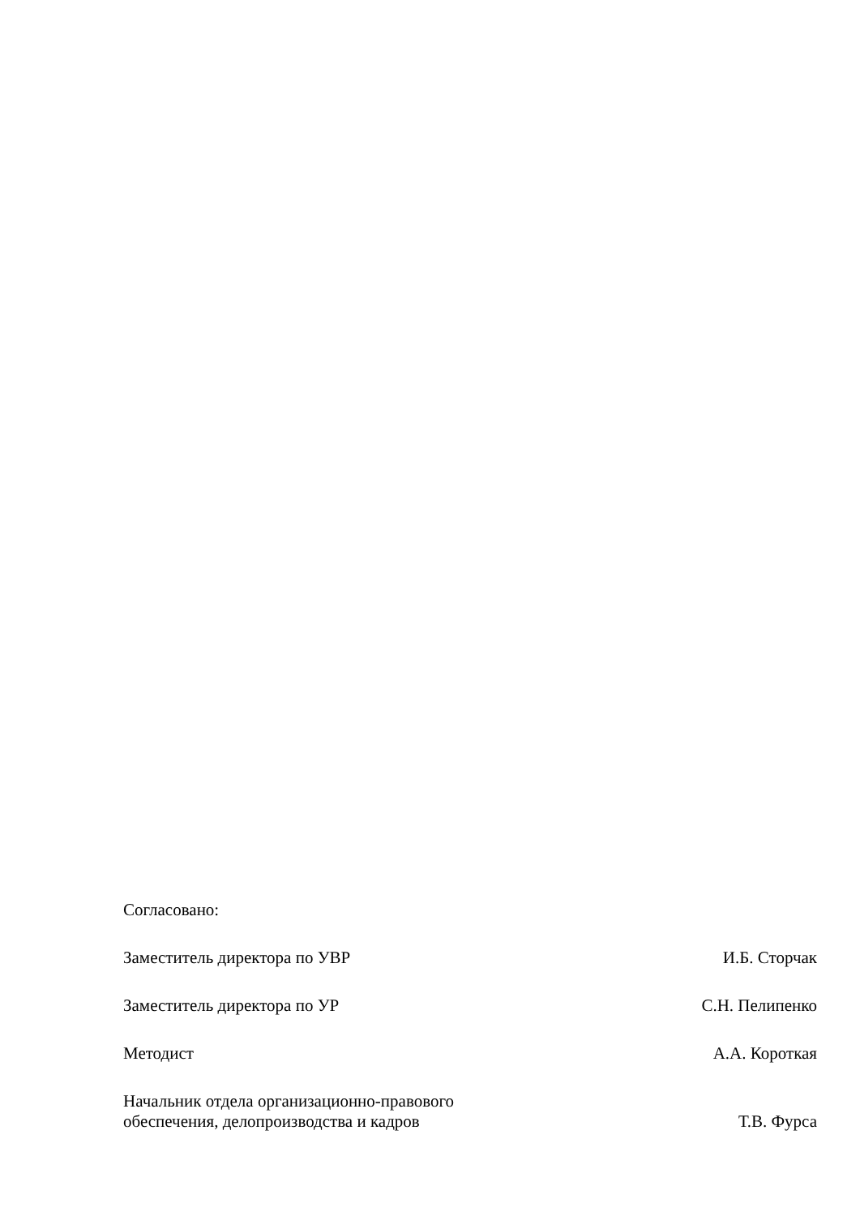Согласовано:
Заместитель директора по УВР И.Б. Сторчак
Заместитель директора по УР С.Н. Пелипенко
Методист А.А. Короткая
Начальник отдела организационно-правового
обеспечения, делопроизводства и кадров Т.В. Фурса